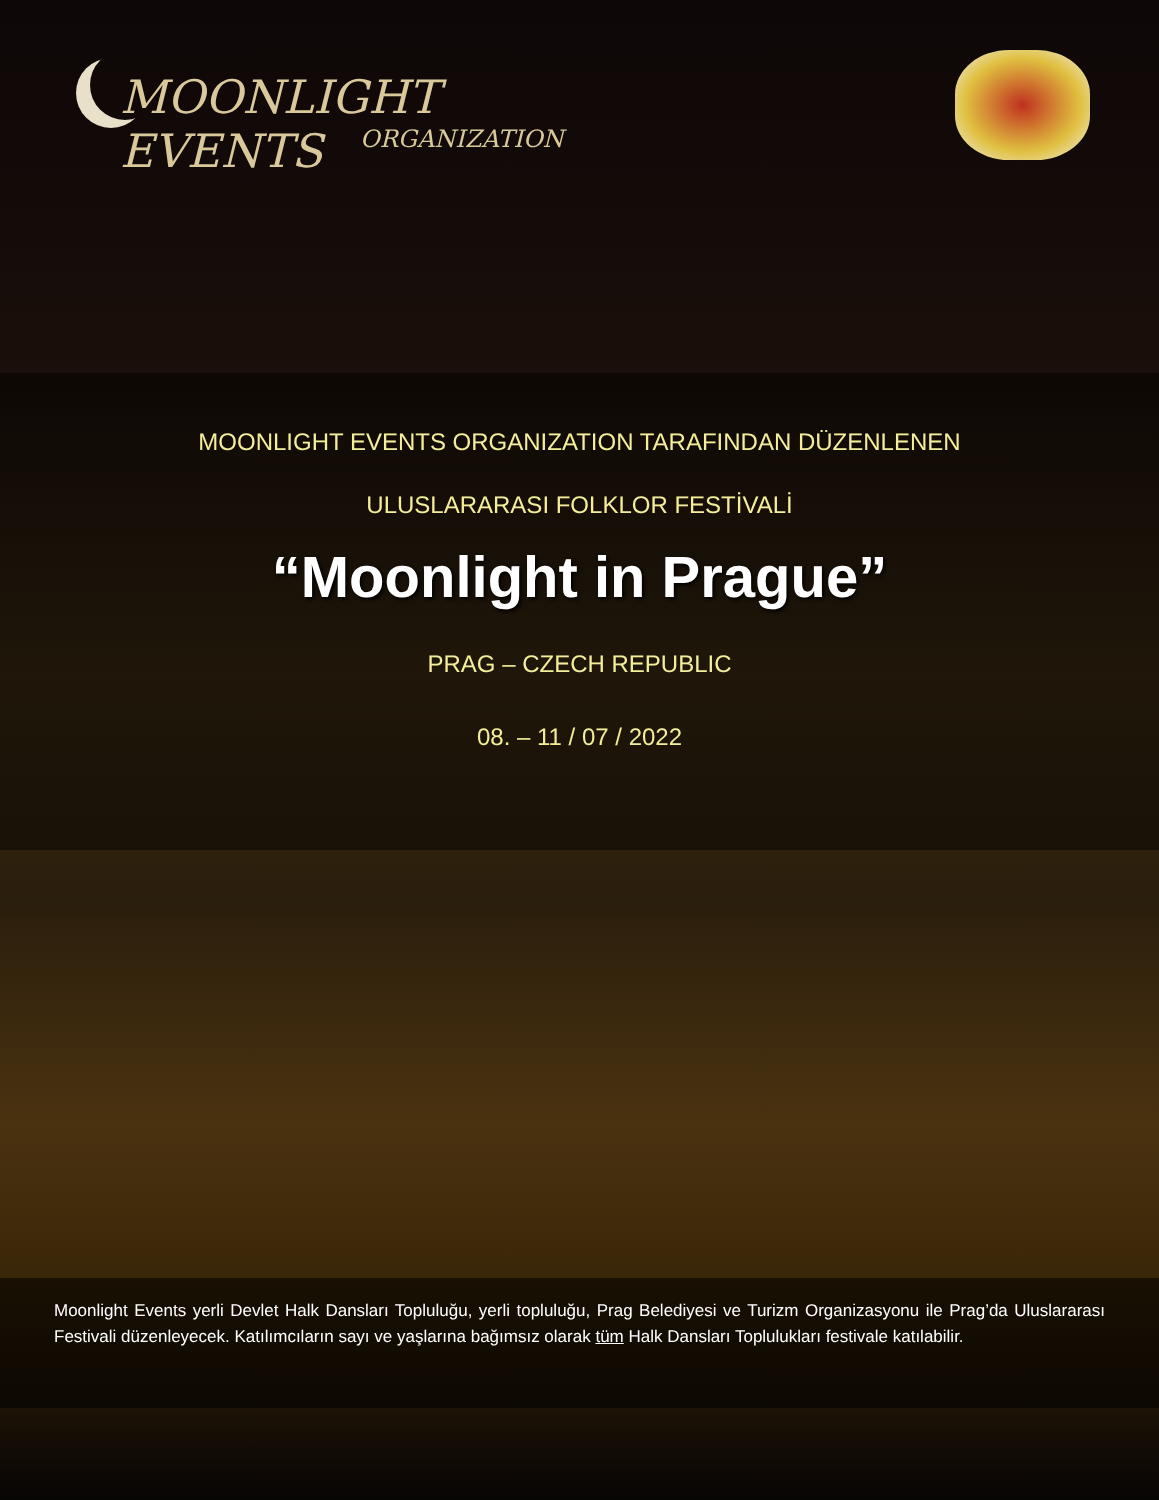MOONLIGHT EVENTS
ORGANIZATION
MOONLIGHT EVENTS ORGANIZATION TARAFINDAN DÜZENLENEN
ULUSLARARASI FOLKLOR FESTİVALİ
“Moonlight in Prague”
PRAG – CZECH REPUBLIC
08. – 11 / 07 / 2022
Moonlight Events yerli Devlet Halk Dansları Topluluğu, yerli topluluğu, Prag Belediyesi ve Turizm Organizasyonu ile Prag’da Uluslararası Festivali düzenleyecek. Katılımcıların sayı ve yaşlarına bağımsız olarak tüm Halk Dansları Toplulukları festivale katılabilir.